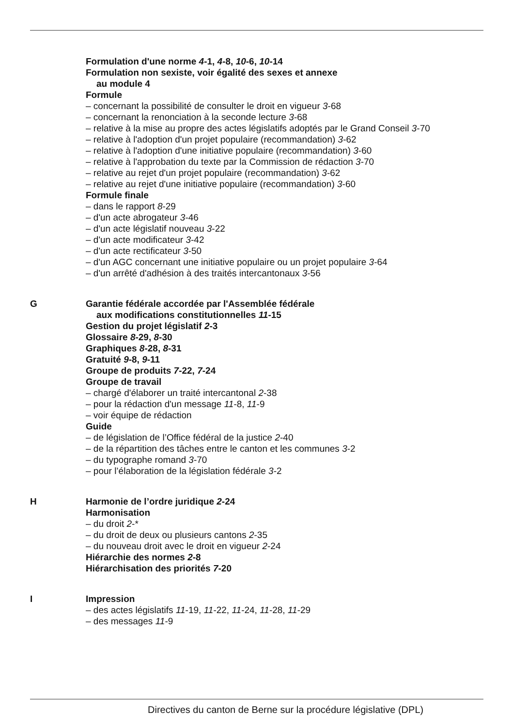Formulation d'une norme 4-1, 4-8, 10-6, 10-14
Formulation non sexiste, voir égalité des sexes et annexe
au module 4
Formule
– concernant la possibilité de consulter le droit en vigueur 3-68
– concernant la renonciation à la seconde lecture 3-68
– relative à la mise au propre des actes législatifs adoptés par le Grand Conseil 3-70
– relative à l'adoption d'un projet populaire (recommandation) 3-62
– relative à l'adoption d'une initiative populaire (recommandation) 3-60
– relative à l'approbation du texte par la Commission de rédaction 3-70
– relative au rejet d'un projet populaire (recommandation) 3-62
– relative au rejet d'une initiative populaire (recommandation) 3-60
Formule finale
– dans le rapport 8-29
– d'un acte abrogateur 3-46
– d'un acte législatif nouveau 3-22
– d'un acte modificateur 3-42
– d'un acte rectificateur 3-50
– d'un AGC concernant une initiative populaire ou un projet populaire 3-64
– d'un arrêté d'adhésion à des traités intercantonaux 3-56
G Garantie fédérale accordée par l'Assemblée fédérale
aux modifications constitutionnelles 11-15
Gestion du projet législatif 2-3
Glossaire 8-29, 8-30
Graphiques 8-28, 8-31
Gratuité 9-8, 9-11
Groupe de produits 7-22, 7-24
Groupe de travail
– chargé d'élaborer un traité intercantonal 2-38
– pour la rédaction d'un message 11-8, 11-9
– voir équipe de rédaction
Guide
– de législation de l’Office fédéral de la justice 2-40
– de la répartition des tâches entre le canton et les communes 3-2
– du typographe romand 3-70
– pour l’élaboration de la législation fédérale 3-2
H Harmonie de l’ordre juridique 2-24
Harmonisation
– du droit 2-*
– du droit de deux ou plusieurs cantons 2-35
– du nouveau droit avec le droit en vigueur 2-24
Hiérarchie des normes 2-8
Hiérarchisation des priorités 7-20
I Impression
– des actes législatifs 11-19, 11-22, 11-24, 11-28, 11-29
– des messages 11-9
Directives du canton de Berne sur la procédure législative (DPL)